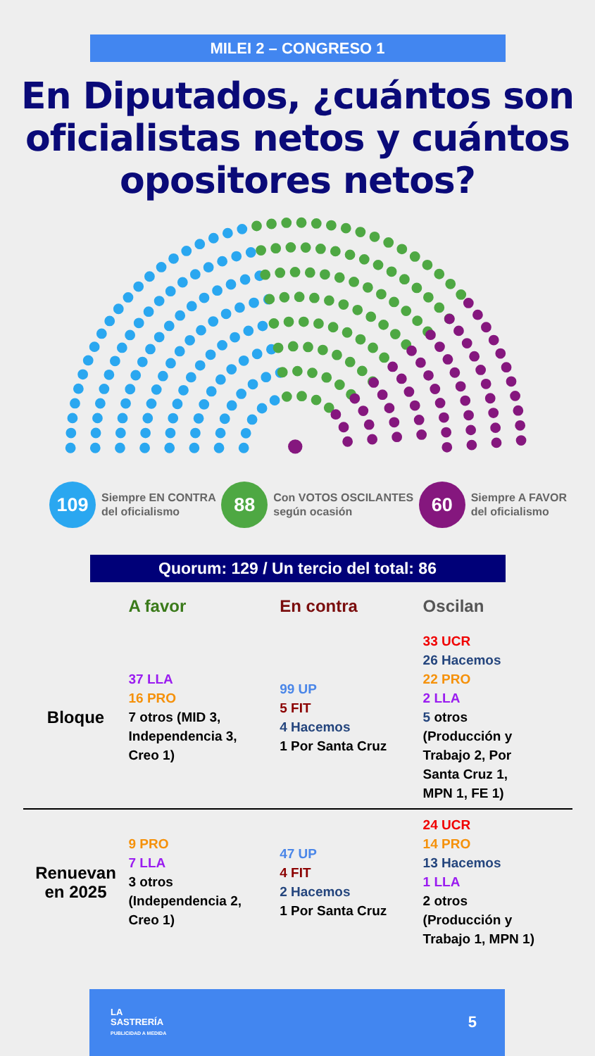MILEI 2 – CONGRESO 1
En Diputados, ¿cuántos son oficialistas netos y cuántos opositores netos?
109
Siempre EN CONTRA
del oficialismo
88
Con VOTOS OSCILANTES
según ocasión
60
Siempre A FAVOR
del oficialismo
Quorum: 129 / Un tercio del total: 86
| | A favor | En contra | Oscilan |
| --- | --- | --- | --- |
| Bloque | 37 LLA 16 PRO 7 otros (MID 3, Independencia 3, Creo 1) | 99 UP 5 FIT 4 Hacemos 1 Por Santa Cruz | 33 UCR 26 Hacemos 22 PRO 2 LLA 5 otros (Producción y Trabajo 2, Por Santa Cruz 1, MPN 1, FE 1) |
| Renuevan en 2025 | 9 PRO 7 LLA 3 otros (Independencia 2, Creo 1) | 47 UP 4 FIT 2 Hacemos 1 Por Santa Cruz | 24 UCR 14 PRO 13 Hacemos 1 LLA 2 otros (Producción y Trabajo 1, MPN 1) |
LA
SASTRERÍA
PUBLICIDAD A MEDIDA
5